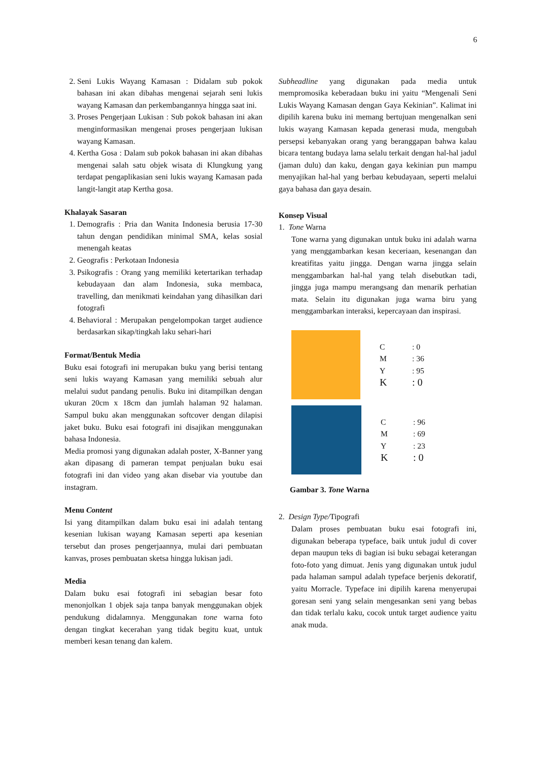6
2. Seni Lukis Wayang Kamasan : Didalam sub pokok bahasan ini akan dibahas mengenai sejarah seni lukis wayang Kamasan dan perkembangannya hingga saat ini.
3. Proses Pengerjaan Lukisan : Sub pokok bahasan ini akan menginformasikan mengenai proses pengerjaan lukisan wayang Kamasan.
4. Kertha Gosa : Dalam sub pokok bahasan ini akan dibahas mengenai salah satu objek wisata di Klungkung yang terdapat pengaplikasian seni lukis wayang Kamasan pada langit-langit atap Kertha gosa.
Khalayak Sasaran
1. Demografis : Pria dan Wanita Indonesia berusia 17-30 tahun dengan pendidikan minimal SMA, kelas sosial menengah keatas
2. Geografis : Perkotaan Indonesia
3. Psikografis : Orang yang memiliki ketertarikan terhadap kebudayaan dan alam Indonesia, suka membaca, travelling, dan menikmati keindahan yang dihasilkan dari fotografi
4. Behavioral : Merupakan pengelompokan target audience berdasarkan sikap/tingkah laku sehari-hari
Format/Bentuk Media
Buku esai fotografi ini merupakan buku yang berisi tentang seni lukis wayang Kamasan yang memiliki sebuah alur melalui sudut pandang penulis. Buku ini ditampilkan dengan ukuran 20cm x 18cm dan jumlah halaman 92 halaman. Sampul buku akan menggunakan softcover dengan dilapisi jaket buku. Buku esai fotografi ini disajikan menggunakan bahasa Indonesia.
Media promosi yang digunakan adalah poster, X-Banner yang akan dipasang di pameran tempat penjualan buku esai fotografi ini dan video yang akan disebar via youtube dan instagram.
Menu Content
Isi yang ditampilkan dalam buku esai ini adalah tentang kesenian lukisan wayang Kamasan seperti apa kesenian tersebut dan proses pengerjaannya, mulai dari pembuatan kanvas, proses pembuatan sketsa hingga lukisan jadi.
Media
Dalam buku esai fotografi ini sebagian besar foto menonjolkan 1 objek saja tanpa banyak menggunakan objek pendukung didalamnya. Menggunakan tone warna foto dengan tingkat kecerahan yang tidak begitu kuat, untuk memberi kesan tenang dan kalem.
Subheadline yang digunakan pada media untuk mempromosika keberadaan buku ini yaitu “Mengenali Seni Lukis Wayang Kamasan dengan Gaya Kekinian”. Kalimat ini dipilih karena buku ini memang bertujuan mengenalkan seni lukis wayang Kamasan kepada generasi muda, mengubah persepsi kebanyakan orang yang beranggapan bahwa kalau bicara tentang budaya lama selalu terkait dengan hal-hal jadul (jaman dulu) dan kaku, dengan gaya kekinian pun mampu menyajikan hal-hal yang berbau kebudayaan, seperti melalui gaya bahasa dan gaya desain.
Konsep Visual
1. Tone Warna
Tone warna yang digunakan untuk buku ini adalah warna yang menggambarkan kesan keceriaan, kesenangan dan kreatifitas yaitu jingga. Dengan warna jingga selain menggambarkan hal-hal yang telah disebutkan tadi, jingga juga mampu merangsang dan menarik perhatian mata. Selain itu digunakan juga warna biru yang menggambarkan interaksi, kepercayaan dan inspirasi.
C: 0
M: 36
Y: 95
K: 0
C: 96
M: 69
Y: 23
K: 0
Gambar 3. Tone Warna
2. Design Type/Tipografi
Dalam proses pembuatan buku esai fotografi ini, digunakan beberapa typeface, baik untuk judul di cover depan maupun teks di bagian isi buku sebagai keterangan foto-foto yang dimuat. Jenis yang digunakan untuk judul pada halaman sampul adalah typeface berjenis dekoratif, yaitu Morracle. Typeface ini dipilih karena menyerupai goresan seni yang selain mengesankan seni yang bebas dan tidak terlalu kaku, cocok untuk target audience yaitu anak muda.